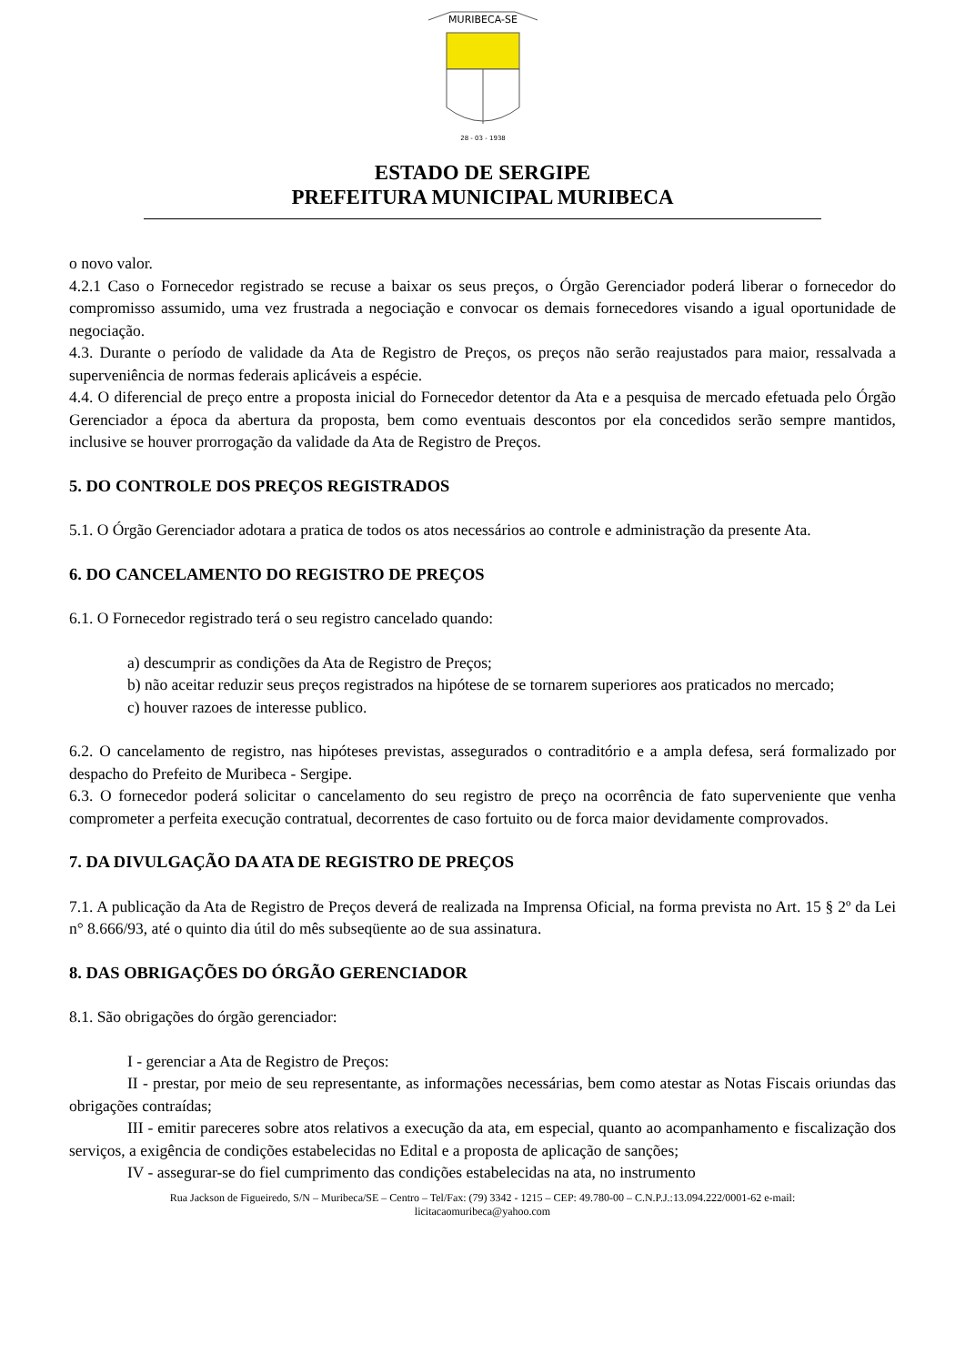MURIBECA-SE
28 - 03 - 1938
ESTADO DE SERGIPE
PREFEITURA MUNICIPAL MURIBECA
o novo valor.
4.2.1 Caso o Fornecedor registrado se recuse a baixar os seus preços, o Órgão Gerenciador poderá liberar o fornecedor do compromisso assumido, uma vez frustrada a negociação e convocar os demais fornecedores visando a igual oportunidade de negociação.
4.3. Durante o período de validade da Ata de Registro de Preços, os preços não serão reajustados para maior, ressalvada a superveniência de normas federais aplicáveis a espécie.
4.4. O diferencial de preço entre a proposta inicial do Fornecedor detentor da Ata e a pesquisa de mercado efetuada pelo Órgão Gerenciador a época da abertura da proposta, bem como eventuais descontos por ela concedidos serão sempre mantidos, inclusive se houver prorrogação da validade da Ata de Registro de Preços.
5. DO CONTROLE DOS PREÇOS REGISTRADOS
5.1. O Órgão Gerenciador adotara a pratica de todos os atos necessários ao controle e administração da presente Ata.
6. DO CANCELAMENTO DO REGISTRO DE PREÇOS
6.1. O Fornecedor registrado terá o seu registro cancelado quando:
a) descumprir as condições da Ata de Registro de Preços;
b) não aceitar reduzir seus preços registrados na hipótese de se tornarem superiores aos praticados no mercado;
c) houver razoes de interesse publico.
6.2. O cancelamento de registro, nas hipóteses previstas, assegurados o contraditório e a ampla defesa, será formalizado por despacho do Prefeito de Muribeca - Sergipe.
6.3. O fornecedor poderá solicitar o cancelamento do seu registro de preço na ocorrência de fato superveniente que venha comprometer a perfeita execução contratual, decorrentes de caso fortuito ou de forca maior devidamente comprovados.
7. DA DIVULGAÇÃO DA ATA DE REGISTRO DE PREÇOS
7.1. A publicação da Ata de Registro de Preços deverá de realizada na Imprensa Oficial, na forma prevista no Art. 15 § 2º da Lei n° 8.666/93, até o quinto dia útil do mês subseqüente ao de sua assinatura.
8. DAS OBRIGAÇÕES DO ÓRGÃO GERENCIADOR
8.1. São obrigações do órgão gerenciador:
I - gerenciar a Ata de Registro de Preços:
II - prestar, por meio de seu representante, as informações necessárias, bem como atestar as Notas Fiscais oriundas das obrigações contraídas;
III - emitir pareceres sobre atos relativos a execução da ata, em especial, quanto ao acompanhamento e fiscalização dos serviços, a exigência de condições estabelecidas no Edital e a proposta de aplicação de sanções;
IV - assegurar-se do fiel cumprimento das condições estabelecidas na ata, no instrumento
Rua Jackson de Figueiredo, S/N – Muribeca/SE – Centro – Tel/Fax: (79) 3342 - 1215 – CEP: 49.780-00 – C.N.P.J.:13.094.222/0001-62 e-mail:
licitacaomuribeca@yahoo.com